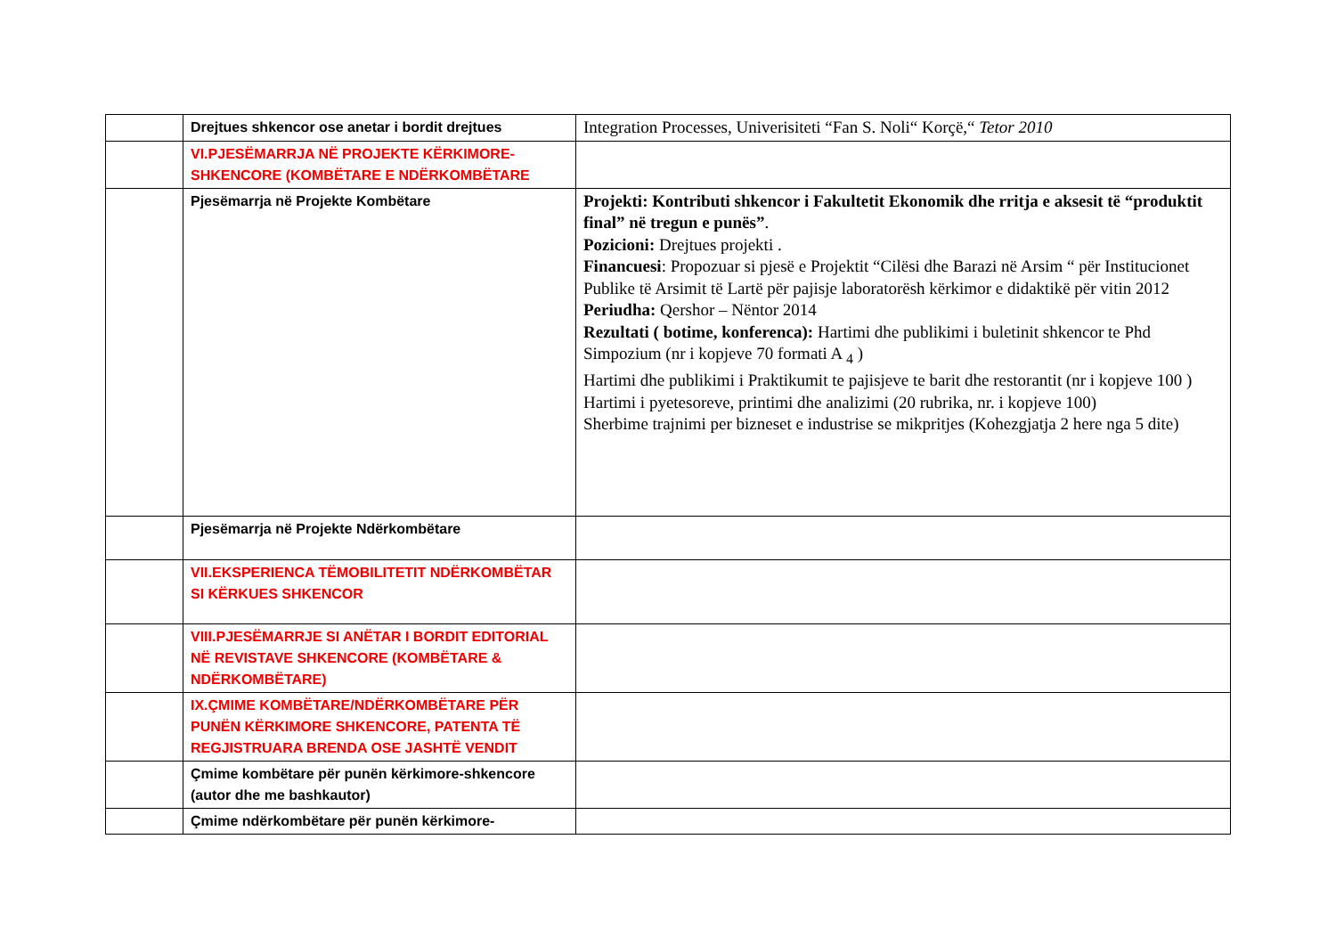| | Drejtues shkencor ose anetar i bordit drejtues | Integration Processes, Univerisiteti “Fan S. Noli“ Korçë,“ Tetor 2010 |
| | VI.PJESËMARRJA NË PROJEKTE KËRKIMORE-SHKENCORE (KOMBËTARE E NDËRKOMBËTARE | |
| | Pjesëmarrja në Projekte Kombëtare | Projekti: Kontributi shkencor i Fakultetit Ekonomik dhe rritja e aksesit të “produktit final” në tregun e punës” . Pozicioni: Drejtues projekti . Financuesi : Propozuar si pjesë e Projektit “Cilësi dhe Barazi në Arsim “ për Institucionet Publike të Arsimit të Lartë për pajisje laboratorësh kërkimor e didaktikë për vitin 2012 Periudha: Qershor – Nëntor 2014 Rezultati ( botime, konferenca): Hartimi dhe publikimi i buletinit shkencor te Phd Simpozium (nr i kopjeve 70 formati A <sub>4</sub> ) Hartimi dhe publikimi i Praktikumit te pajisjeve te barit dhe restorantit (nr i kopjeve 100 ) Hartimi i pyetesoreve, printimi dhe analizimi (20 rubrika, nr. i kopjeve 100) Sherbime trajnimi per bizneset e industrise se mikpritjes (Kohezgjatja 2 here nga 5 dite) |
| | Pjesëmarrja në Projekte Ndërkombëtare | |
| | VII.EKSPERIENCA TËMOBILITETIT NDËRKOMBËTAR SI KËRKUES SHKENCOR | |
| | VIII.PJESËMARRJE SI ANËTAR I BORDIT EDITORIAL NË REVISTAVE SHKENCORE (KOMBËTARE & NDËRKOMBËTARE) | |
| | IX.ÇMIME KOMBËTARE/NDËRKOMBËTARE PËR PUNËN KËRKIMORE SHKENCORE, PATENTA TË REGJISTRUARA BRENDA OSE JASHTË VENDIT | |
| | Çmime kombëtare për punën kërkimore-shkencore (autor dhe me bashkautor) | |
| | Çmime ndërkombëtare për punën kërkimore- | |